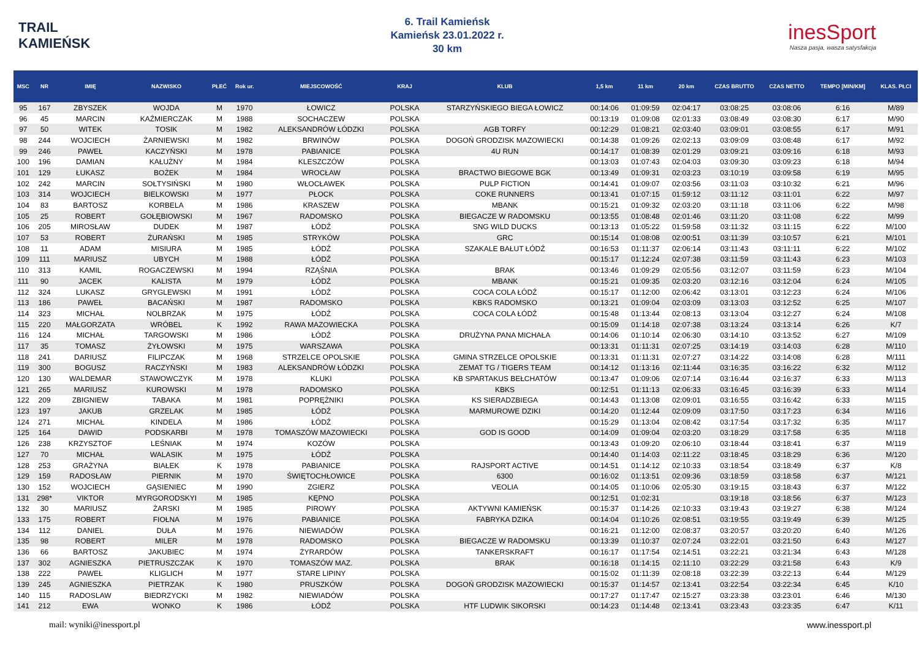TRAIL
KAMIEŃSK
6. Trail Kamieńsk
Kamieńsk 23.01.2022 r.
30 km
inesSport
Nasza pasja, wasza satysfakcja
| MSC | NR | IMIĘ | NAZWISKO | PŁEĆ | Rok ur. | MIEJSCOWOŚĆ | KRAJ | KLUB | 1,5 km | 11 km | 20 km | CZAS BRUTTO | CZAS NETTO | TEMPO [MIN/KM] | KLAS. PŁCI |
| --- | --- | --- | --- | --- | --- | --- | --- | --- | --- | --- | --- | --- | --- | --- | --- |
| 95 | 167 | ZBYSZEK | WOJDA | M | 1970 | ŁOWICZ | POLSKA | STARZYŃSKIEGO BIEGA ŁOWICZ | 00:14:06 | 01:09:59 | 02:04:17 | 03:08:25 | 03:08:06 | 6:16 | M/89 |
| 96 | 45 | MARCIN | KAŹMIERCZAK | M | 1988 | SOCHACZEW | POLSKA | | 00:13:19 | 01:09:08 | 02:01:33 | 03:08:49 | 03:08:30 | 6:17 | M/90 |
| 97 | 50 | WITEK | TOSIK | M | 1982 | ALEKSANDRÓW ŁÓDZKI | POLSKA | AGB TORFY | 00:12:29 | 01:08:21 | 02:03:40 | 03:09:01 | 03:08:55 | 6:17 | M/91 |
| 98 | 244 | WOJCIECH | ŻARNIEWSKI | M | 1982 | BRWINÓW | POLSKA | DOGOŃ GRODZISK MAZOWIECKI | 00:14:38 | 01:09:26 | 02:02:13 | 03:09:09 | 03:08:48 | 6:17 | M/92 |
| 99 | 246 | PAWEŁ | KACZYŃSKI | M | 1978 | PABIANICE | POLSKA | 4U RUN | 00:14:17 | 01:08:39 | 02:01:29 | 03:09:21 | 03:09:16 | 6:18 | M/93 |
| 100 | 196 | DAMIAN | KAŁUŻNY | M | 1984 | KLESZCZÓW | POLSKA | | 00:13:03 | 01:07:43 | 02:04:03 | 03:09:30 | 03:09:23 | 6:18 | M/94 |
| 101 | 129 | ŁUKASZ | BOŻEK | M | 1984 | WROCŁAW | POLSKA | BRACTWO BIEGOWE BGK | 00:13:49 | 01:09:31 | 02:03:23 | 03:10:19 | 03:09:58 | 6:19 | M/95 |
| 102 | 242 | MARCIN | SOŁTYSIŃSKI | M | 1980 | WŁOCŁAWEK | POLSKA | PULP FICTION | 00:14:41 | 01:09:07 | 02:03:56 | 03:11:03 | 03:10:32 | 6:21 | M/96 |
| 103 | 314 | WOJCIECH | BIELKOWSKI | M | 1977 | PŁOCK | POLSKA | COKE RUNNERS | 00:13:41 | 01:07:15 | 01:59:12 | 03:11:12 | 03:11:01 | 6:22 | M/97 |
| 104 | 83 | BARTOSZ | KORBELA | M | 1986 | KRASZEW | POLSKA | MBANK | 00:15:21 | 01:09:32 | 02:03:20 | 03:11:18 | 03:11:06 | 6:22 | M/98 |
| 105 | 25 | ROBERT | GOŁĘBIOWSKI | M | 1967 | RADOMSKO | POLSKA | BIEGACZE W RADOMSKU | 00:13:55 | 01:08:48 | 02:01:46 | 03:11:20 | 03:11:08 | 6:22 | M/99 |
| 106 | 205 | MIROSŁAW | DUDEK | M | 1987 | ŁÓDŹ | POLSKA | SNG WILD DUCKS | 00:13:13 | 01:05:22 | 01:59:58 | 03:11:32 | 03:11:15 | 6:22 | M/100 |
| 107 | 53 | ROBERT | ŻURAŃSKI | M | 1985 | STRYKÓW | POLSKA | GRC | 00:15:14 | 01:08:08 | 02:00:51 | 03:11:39 | 03:10:57 | 6:21 | M/101 |
| 108 | 11 | ADAM | MISIURA | M | 1985 | ŁÓDŹ | POLSKA | SZAKALE BAŁUT ŁÓDŹ | 00:16:53 | 01:11:37 | 02:06:14 | 03:11:43 | 03:11:11 | 6:22 | M/102 |
| 109 | 111 | MARIUSZ | UBYCH | M | 1988 | ŁÓDŹ | POLSKA | | 00:15:17 | 01:12:24 | 02:07:38 | 03:11:59 | 03:11:43 | 6:23 | M/103 |
| 110 | 313 | KAMIL | ROGACZEWSKI | M | 1994 | RZĄŚNIA | POLSKA | BRAK | 00:13:46 | 01:09:29 | 02:05:56 | 03:12:07 | 03:11:59 | 6:23 | M/104 |
| 111 | 90 | JACEK | KALISTA | M | 1979 | ŁÓDŹ | POLSKA | MBANK | 00:15:21 | 01:09:35 | 02:03:20 | 03:12:16 | 03:12:04 | 6:24 | M/105 |
| 112 | 324 | LUKASZ | GRYGLEWSKI | M | 1991 | ŁÓDŹ | POLSKA | COCA COLA ŁÓDŹ | 00:15:17 | 01:12:00 | 02:06:42 | 03:13:01 | 03:12:23 | 6:24 | M/106 |
| 113 | 186 | PAWEŁ | BACAŃSKI | M | 1987 | RADOMSKO | POLSKA | KBKS RADOMSKO | 00:13:21 | 01:09:04 | 02:03:09 | 03:13:03 | 03:12:52 | 6:25 | M/107 |
| 114 | 323 | MICHAŁ | NOLBRZAK | M | 1975 | ŁÓDŹ | POLSKA | COCA COLA ŁÓDŹ | 00:15:48 | 01:13:44 | 02:08:13 | 03:13:04 | 03:12:27 | 6:24 | M/108 |
| 115 | 220 | MAŁGORZATA | WRÓBEL | K | 1992 | RAWA MAZOWIECKA | POLSKA | | 00:15:09 | 01:14:18 | 02:07:38 | 03:13:24 | 03:13:14 | 6:26 | K/7 |
| 116 | 124 | MICHAŁ | TARGOWSKI | M | 1986 | ŁÓDŹ | POLSKA | DRUŻYNA PANA MICHAŁA | 00:14:06 | 01:10:14 | 02:06:30 | 03:14:10 | 03:13:52 | 6:27 | M/109 |
| 117 | 35 | TOMASZ | ŻYŁOWSKI | M | 1975 | WARSZAWA | POLSKA | | 00:13:31 | 01:11:31 | 02:07:25 | 03:14:19 | 03:14:03 | 6:28 | M/110 |
| 118 | 241 | DARIUSZ | FILIPCZAK | M | 1968 | STRZELCE OPOLSKIE | POLSKA | GMINA STRZELCE OPOLSKIE | 00:13:31 | 01:11:31 | 02:07:27 | 03:14:22 | 03:14:08 | 6:28 | M/111 |
| 119 | 300 | BOGUSZ | RACZYŃSKI | M | 1983 | ALEKSANDRÓW ŁÓDZKI | POLSKA | ZEMAT TG / TIGERS TEAM | 00:14:12 | 01:13:16 | 02:11:44 | 03:16:35 | 03:16:22 | 6:32 | M/112 |
| 120 | 130 | WALDEMAR | STAWOWCZYK | M | 1978 | KLUKI | POLSKA | KB SPARTAKUS BEŁCHATÓW | 00:13:47 | 01:09:06 | 02:07:14 | 03:16:44 | 03:16:37 | 6:33 | M/113 |
| 121 | 265 | MARIUSZ | KUROWSKI | M | 1978 | RADOMSKO | POLSKA | KBKS | 00:12:51 | 01:11:13 | 02:06:33 | 03:16:45 | 03:16:39 | 6:33 | M/114 |
| 122 | 209 | ZBIGNIEW | TABAKA | M | 1981 | POPRĘŻNIKI | POLSKA | KS SIERADZBIEGA | 00:14:43 | 01:13:08 | 02:09:01 | 03:16:55 | 03:16:42 | 6:33 | M/115 |
| 123 | 197 | JAKUB | GRZELAK | M | 1985 | ŁÓDŹ | POLSKA | MARMUROWE DZIKI | 00:14:20 | 01:12:44 | 02:09:09 | 03:17:50 | 03:17:23 | 6:34 | M/116 |
| 124 | 271 | MICHAŁ | KINDELA | M | 1986 | ŁÓDŹ | POLSKA | | 00:15:29 | 01:13:04 | 02:08:42 | 03:17:54 | 03:17:32 | 6:35 | M/117 |
| 125 | 164 | DAWID | PODSKARBI | M | 1978 | TOMASZÓW MAZOWIECKI | POLSKA | GOD IS GOOD | 00:14:09 | 01:09:04 | 02:03:20 | 03:18:29 | 03:17:58 | 6:35 | M/118 |
| 126 | 238 | KRZYSZTOF | LEŚNIAK | M | 1974 | KOZÓW | POLSKA | | 00:13:43 | 01:09:20 | 02:06:10 | 03:18:44 | 03:18:41 | 6:37 | M/119 |
| 127 | 70 | MICHAŁ | WALASIK | M | 1975 | ŁÓDŹ | POLSKA | | 00:14:40 | 01:14:03 | 02:11:22 | 03:18:45 | 03:18:29 | 6:36 | M/120 |
| 128 | 253 | GRAŻYNA | BIAŁEK | K | 1978 | PABIANICE | POLSKA | RAJSPORT ACTIVE | 00:14:51 | 01:14:12 | 02:10:33 | 03:18:54 | 03:18:49 | 6:37 | K/8 |
| 129 | 159 | RADOSŁAW | PIERNIK | M | 1970 | ŚWIĘTOCHŁOWICE | POLSKA | 6300 | 00:16:02 | 01:13:51 | 02:09:36 | 03:18:59 | 03:18:58 | 6:37 | M/121 |
| 130 | 152 | WOJCIECH | GĄSIENIEC | M | 1990 | ZGIERZ | POLSKA | VEOLIA | 00:14:05 | 01:10:06 | 02:05:30 | 03:19:15 | 03:18:43 | 6:37 | M/122 |
| 131 | 298* | VIKTOR | MYRGORODSKYI | M | 1985 | KĘPNO | POLSKA | | 00:12:51 | 01:02:31 | | 03:19:18 | 03:18:56 | 6:37 | M/123 |
| 132 | 30 | MARIUSZ | ŻARSKI | M | 1985 | PIROWY | POLSKA | AKTYWNI KAMIEŃSK | 00:15:37 | 01:14:26 | 02:10:33 | 03:19:43 | 03:19:27 | 6:38 | M/124 |
| 133 | 175 | ROBERT | FIOŁNA | M | 1976 | PABIANICE | POLSKA | FABRYKA DZIKA | 00:14:04 | 01:10:26 | 02:08:51 | 03:19:55 | 03:19:49 | 6:39 | M/125 |
| 134 | 112 | DANIEL | DUŁA | M | 1976 | NIEWIADÓW | POLSKA | | 00:16:21 | 01:12:00 | 02:08:37 | 03:20:57 | 03:20:20 | 6:40 | M/126 |
| 135 | 98 | ROBERT | MILER | M | 1978 | RADOMSKO | POLSKA | BIEGACZE W RADOMSKU | 00:13:39 | 01:10:37 | 02:07:24 | 03:22:01 | 03:21:50 | 6:43 | M/127 |
| 136 | 66 | BARTOSZ | JAKUBIEC | M | 1974 | ŻYRARDÓW | POLSKA | TANKERSKRAFT | 00:16:17 | 01:17:54 | 02:14:51 | 03:22:21 | 03:21:34 | 6:43 | M/128 |
| 137 | 302 | AGNIESZKA | PIETRUSZCZAK | K | 1970 | TOMASZÓW MAZ. | POLSKA | BRAK | 00:16:18 | 01:14:15 | 02:11:10 | 03:22:29 | 03:21:58 | 6:43 | K/9 |
| 138 | 222 | PAWEŁ | KLIGLICH | M | 1977 | STARE LIPINY | POLSKA | | 00:15:02 | 01:11:39 | 02:08:18 | 03:22:39 | 03:22:13 | 6:44 | M/129 |
| 139 | 245 | AGNIESZKA | PIETRZAK | K | 1980 | PRUSZKÓW | POLSKA | DOGOŃ GRODZISK MAZOWIECKI | 00:15:37 | 01:14:57 | 02:13:41 | 03:22:54 | 03:22:34 | 6:45 | K/10 |
| 140 | 115 | RADOSLAW | BIEDRZYCKI | M | 1982 | NIEWIADÓW | POLSKA | | 00:17:27 | 01:17:47 | 02:15:27 | 03:23:38 | 03:23:01 | 6:46 | M/130 |
| 141 | 212 | EWA | WONKO | K | 1986 | ŁÓDŹ | POLSKA | HTF LUDWIK SIKORSKI | 00:14:23 | 01:14:48 | 02:13:41 | 03:23:43 | 03:23:35 | 6:47 | K/11 |
mail: wyniki@inessport.pl www.inessport.pl